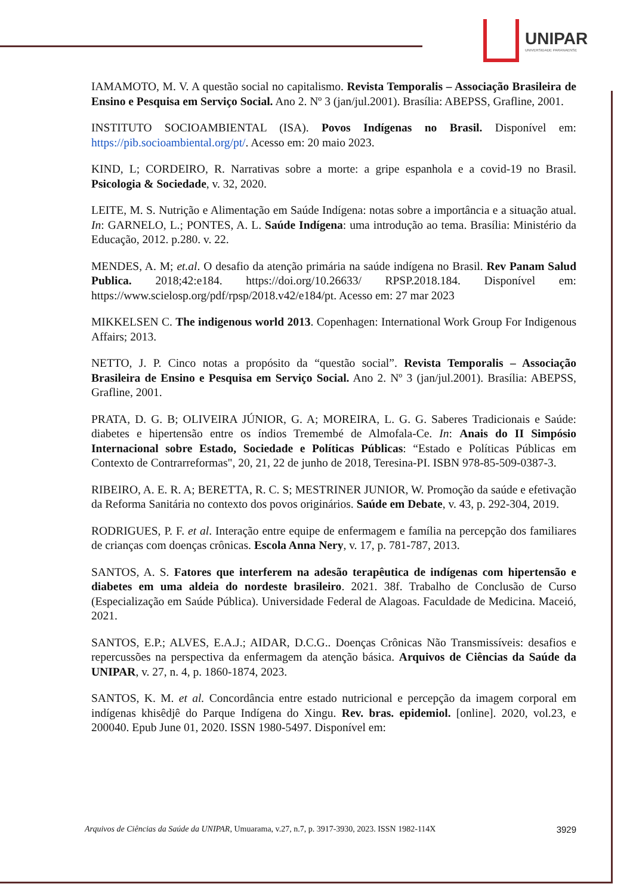UNIPAR
UNIVERSIDADE PARANAENSE
IAMAMOTO, M. V. A questão social no capitalismo. Revista Temporalis – Associação Brasileira de Ensino e Pesquisa em Serviço Social. Ano 2. Nº 3 (jan/jul.2001). Brasília: ABEPSS, Grafline, 2001.
INSTITUTO SOCIOAMBIENTAL (ISA). Povos Indígenas no Brasil. Disponível em: https://pib.socioambiental.org/pt/. Acesso em: 20 maio 2023.
KIND, L; CORDEIRO, R. Narrativas sobre a morte: a gripe espanhola e a covid-19 no Brasil. Psicologia & Sociedade, v. 32, 2020.
LEITE, M. S. Nutrição e Alimentação em Saúde Indígena: notas sobre a importância e a situação atual. In: GARNELO, L.; PONTES, A. L. Saúde Indígena: uma introdução ao tema. Brasília: Ministério da Educação, 2012. p.280. v. 22.
MENDES, A. M; et.al. O desafio da atenção primária na saúde indígena no Brasil. Rev Panam Salud Publica. 2018;42:e184. https://doi.org/10.26633/ RPSP.2018.184. Disponível em: https://www.scielosp.org/pdf/rpsp/2018.v42/e184/pt. Acesso em: 27 mar 2023
MIKKELSEN C. The indigenous world 2013. Copenhagen: International Work Group For Indigenous Affairs; 2013.
NETTO, J. P. Cinco notas a propósito da “questão social”. Revista Temporalis – Associação Brasileira de Ensino e Pesquisa em Serviço Social. Ano 2. Nº 3 (jan/jul.2001). Brasília: ABEPSS, Grafline, 2001.
PRATA, D. G. B; OLIVEIRA JÚNIOR, G. A; MOREIRA, L. G. G. Saberes Tradicionais e Saúde: diabetes e hipertensão entre os índios Tremembé de Almofala-Ce. In: Anais do II Simpósio Internacional sobre Estado, Sociedade e Políticas Públicas: “Estado e Políticas Públicas em Contexto de Contrarreformas", 20, 21, 22 de junho de 2018, Teresina-PI. ISBN 978-85-509-0387-3.
RIBEIRO, A. E. R. A; BERETTA, R. C. S; MESTRINER JUNIOR, W. Promoção da saúde e efetivação da Reforma Sanitária no contexto dos povos originários. Saúde em Debate, v. 43, p. 292-304, 2019.
RODRIGUES, P. F. et al. Interação entre equipe de enfermagem e família na percepção dos familiares de crianças com doenças crônicas. Escola Anna Nery, v. 17, p. 781-787, 2013.
SANTOS, A. S. Fatores que interferem na adesão terapêutica de indígenas com hipertensão e diabetes em uma aldeia do nordeste brasileiro. 2021. 38f. Trabalho de Conclusão de Curso (Especialização em Saúde Pública). Universidade Federal de Alagoas. Faculdade de Medicina. Maceió, 2021.
SANTOS, E.P.; ALVES, E.A.J.; AIDAR, D.C.G.. Doenças Crônicas Não Transmissíveis: desafios e repercussões na perspectiva da enfermagem da atenção básica. Arquivos de Ciências da Saúde da UNIPAR, v. 27, n. 4, p. 1860-1874, 2023.
SANTOS, K. M. et al. Concordância entre estado nutricional e percepção da imagem corporal em indígenas khisêdjê do Parque Indígena do Xingu. Rev. bras. epidemiol. [online]. 2020, vol.23, e 200040. Epub June 01, 2020. ISSN 1980-5497. Disponível em:
Arquivos de Ciências da Saúde da UNIPAR, Umuarama, v.27, n.7, p. 3917-3930, 2023. ISSN 1982-114X 3929